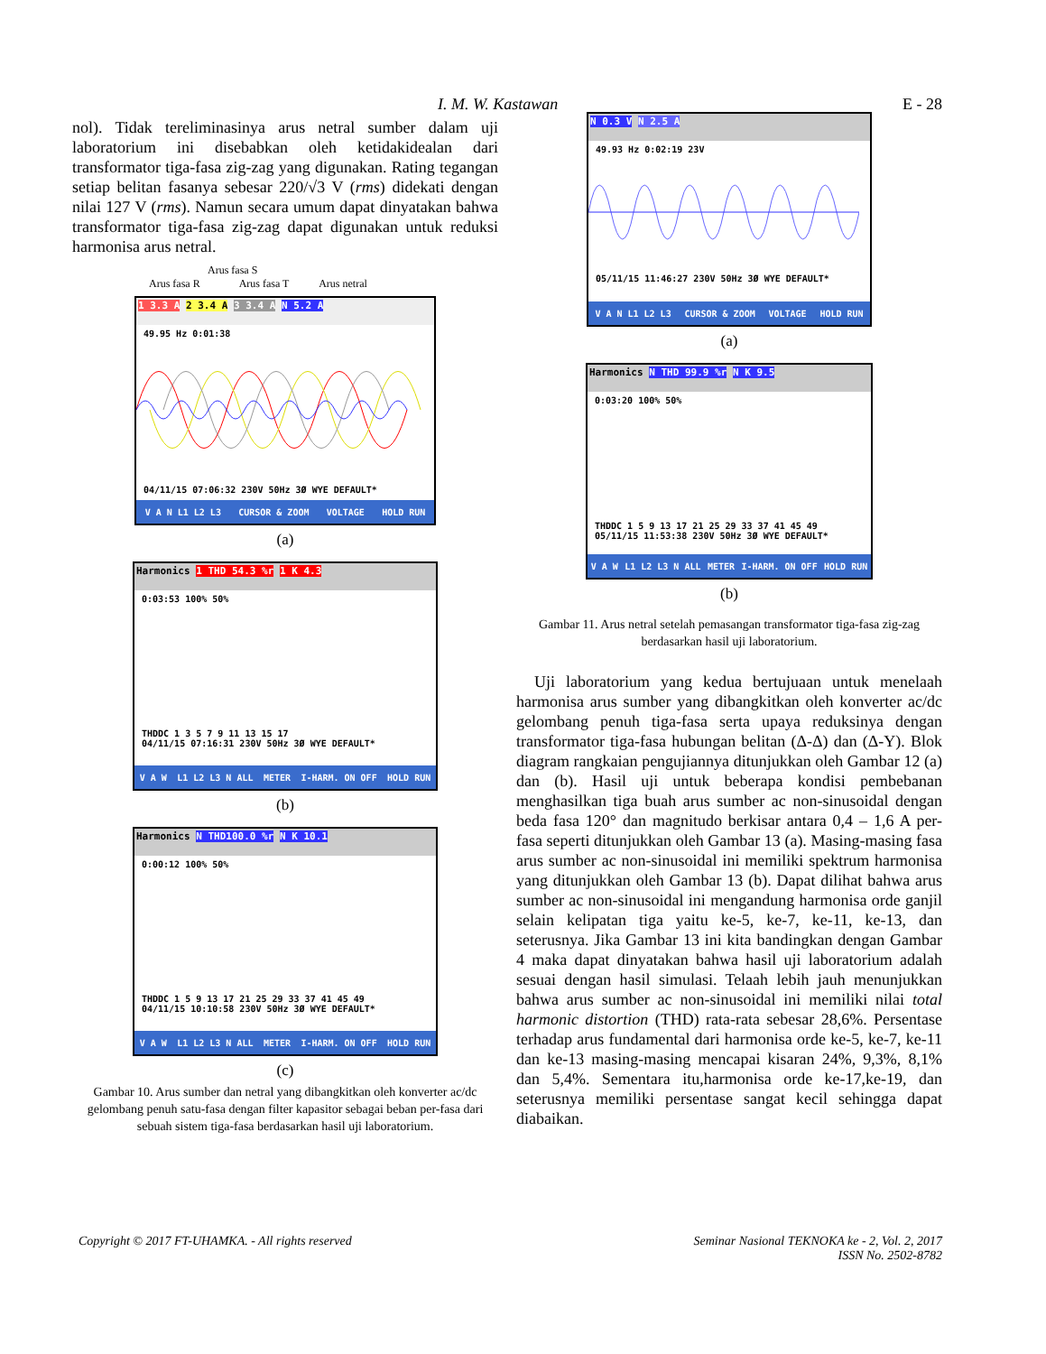I. M. W. Kastawan E - 28
nol). Tidak tereliminasinya arus netral sumber dalam uji laboratorium ini disebabkan oleh ketidakidealan dari transformator tiga-fasa zig-zag yang digunakan. Rating tegangan setiap belitan fasanya sebesar 220/√3 V (rms) didekati dengan nilai 127 V (rms). Namun secara umum dapat dinyatakan bahwa transformator tiga-fasa zig-zag dapat digunakan untuk reduksi harmonisa arus netral.
Arus fasa S
Arus fasa R Arus fasa T Arus netral
1 3.3 A 2 3.4 A 3 3.4 A N 5.2 A
49.95 Hz 0:01:38
04/11/15 07:06:32 230V 50Hz 3Ø WYE DEFAULT*
V A N L1 L2 L3 CURSOR & ZOOM VOLTAGE HOLD RUN
(a)
Harmonics 1 THD 54.3 %r 1 K 4.3
0:03:53 100% 50%
THDDC 1 3 5 7 9 11 13 15 17
04/11/15 07:16:31 230V 50Hz 3Ø WYE DEFAULT*
V A W L1 L2 L3 N ALL METER I-HARM. ON OFF HOLD RUN
(b)
Harmonics N THD100.0 %r N K 10.1
0:00:12 100% 50%
THDDC 1 5 9 13 17 21 25 29 33 37 41 45 49
04/11/15 10:10:58 230V 50Hz 3Ø WYE DEFAULT*
V A W L1 L2 L3 N ALL METER I-HARM. ON OFF HOLD RUN
(c)
Gambar 10. Arus sumber dan netral yang dibangkitkan oleh konverter ac/dc gelombang penuh satu-fasa dengan filter kapasitor sebagai beban per-fasa dari sebuah sistem tiga-fasa berdasarkan hasil uji laboratorium.
N 0.3 V N 2.5 A
49.93 Hz 0:02:19 23V
05/11/15 11:46:27 230V 50Hz 3Ø WYE DEFAULT*
V A N L1 L2 L3 CURSOR & ZOOM VOLTAGE HOLD RUN
(a)
Harmonics N THD 99.9 %r N K 9.5
0:03:20 100% 50%
THDDC 1 5 9 13 17 21 25 29 33 37 41 45 49
05/11/15 11:53:38 230V 50Hz 3Ø WYE DEFAULT*
V A W L1 L2 L3 N ALL METER I-HARM. ON OFF HOLD RUN
(b)
Gambar 11. Arus netral setelah pemasangan transformator tiga-fasa zig-zag berdasarkan hasil uji laboratorium.
Uji laboratorium yang kedua bertujuaan untuk menelaah harmonisa arus sumber yang dibangkitkan oleh konverter ac/dc gelombang penuh tiga-fasa serta upaya reduksinya dengan transformator tiga-fasa hubungan belitan (Δ-Δ) dan (Δ-Y). Blok diagram rangkaian pengujiannya ditunjukkan oleh Gambar 12 (a) dan (b). Hasil uji untuk beberapa kondisi pembebanan menghasilkan tiga buah arus sumber ac non-sinusoidal dengan beda fasa 120° dan magnitudo berkisar antara 0,4 – 1,6 A per-fasa seperti ditunjukkan oleh Gambar 13 (a). Masing-masing fasa arus sumber ac non-sinusoidal ini memiliki spektrum harmonisa yang ditunjukkan oleh Gambar 13 (b). Dapat dilihat bahwa arus sumber ac non-sinusoidal ini mengandung harmonisa orde ganjil selain kelipatan tiga yaitu ke-5, ke-7, ke-11, ke-13, dan seterusnya. Jika Gambar 13 ini kita bandingkan dengan Gambar 4 maka dapat dinyatakan bahwa hasil uji laboratorium adalah sesuai dengan hasil simulasi. Telaah lebih jauh menunjukkan bahwa arus sumber ac non-sinusoidal ini memiliki nilai total harmonic distortion (THD) rata-rata sebesar 28,6%. Persentase terhadap arus fundamental dari harmonisa orde ke-5, ke-7, ke-11 dan ke-13 masing-masing mencapai kisaran 24%, 9,3%, 8,1% dan 5,4%. Sementara itu,harmonisa orde ke-17,ke-19, dan seterusnya memiliki persentase sangat kecil sehingga dapat diabaikan.
Copyright © 2017 FT-UHAMKA. - All rights reserved Seminar Nasional TEKNOKA ke - 2, Vol. 2, 2017
ISSN No. 2502-8782